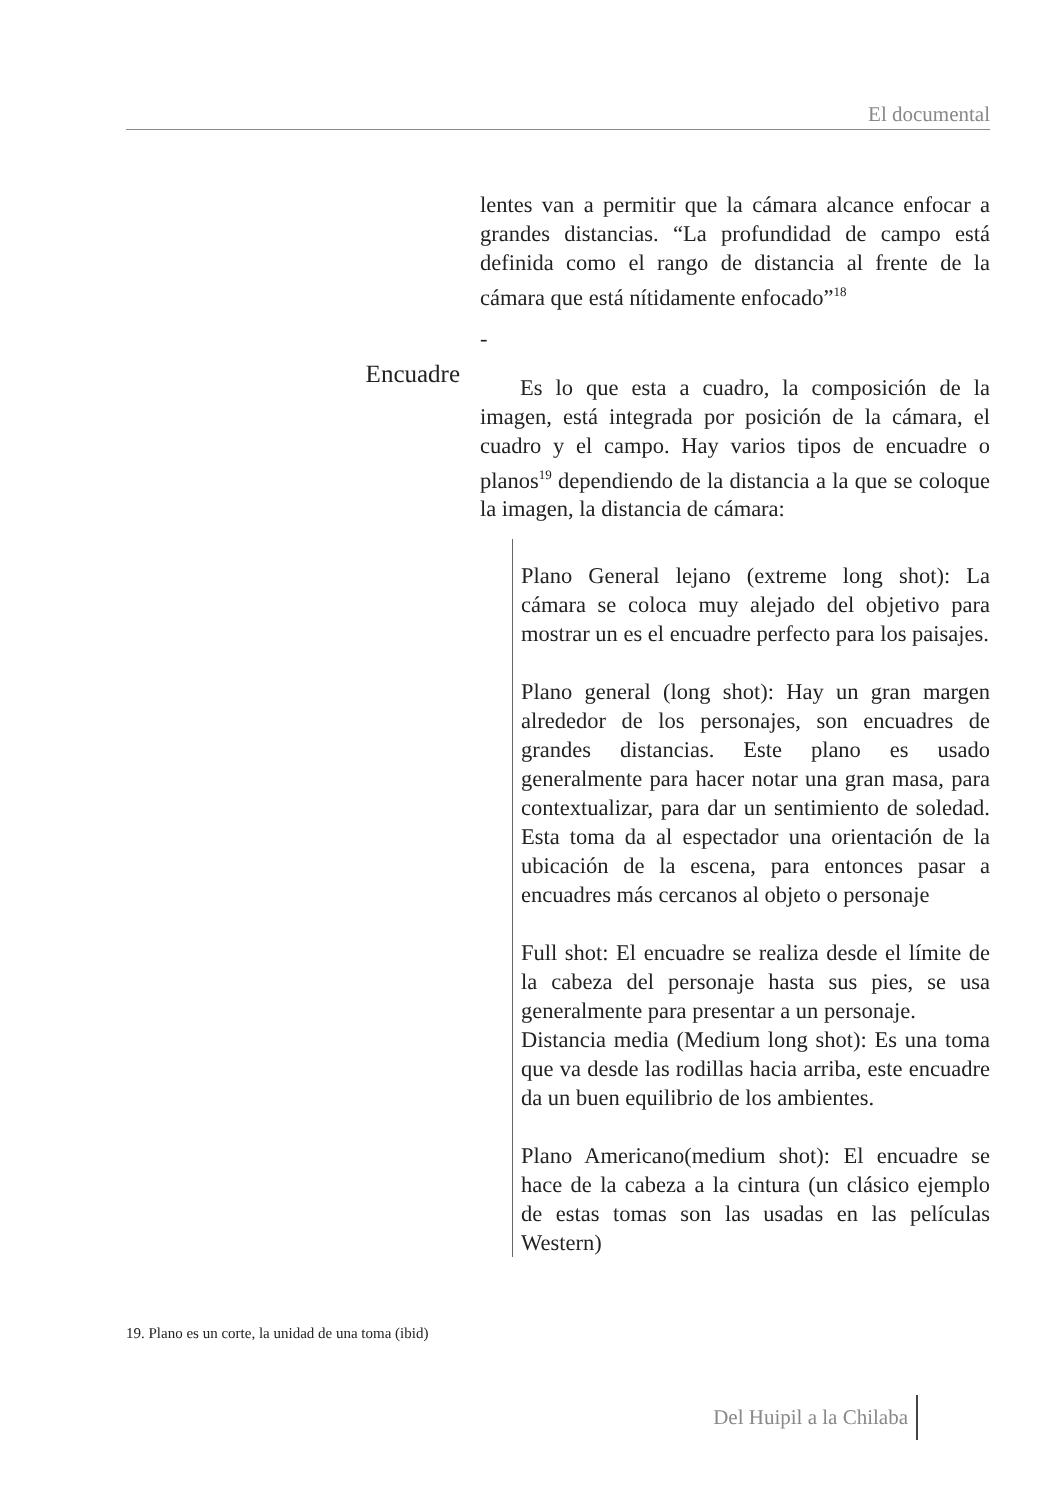El documental
Encuadre
lentes van a permitir que la cámara alcance enfocar a grandes distancias. “La profundidad de campo está definida como el rango de distancia al frente de la cámara que está nítidamente enfocado”<sup>18</sup>
-
Es lo que esta a cuadro, la composición de la imagen, está integrada por posición de la cámara, el cuadro y el campo. Hay varios tipos de encuadre o planos<sup>19</sup> dependiendo de la distancia a la que se coloque la imagen, la distancia de cámara:
Plano General lejano (extreme long shot): La cámara se coloca muy alejado del objetivo para mostrar un es el encuadre perfecto para los paisajes.
Plano general (long shot): Hay un gran margen alrededor de los personajes, son encuadres de grandes distancias. Este plano es usado generalmente para hacer notar una gran masa, para contextualizar, para dar un sentimiento de soledad. Esta toma da al espectador una orientación de la ubicación de la escena, para entonces pasar a encuadres más cercanos al objeto o personaje
Full shot: El encuadre se realiza desde el límite de la cabeza del personaje hasta sus pies, se usa generalmente para presentar a un personaje.
Distancia media (Medium long shot): Es una toma que va desde las rodillas hacia arriba, este encuadre da un buen equilibrio de los ambientes.
Plano Americano(medium shot): El encuadre se hace de la cabeza a la cintura (un clásico ejemplo de estas tomas son las usadas en las películas Western)
19. Plano es un corte, la unidad de una toma (ibid)
Del Huipil a la Chilaba